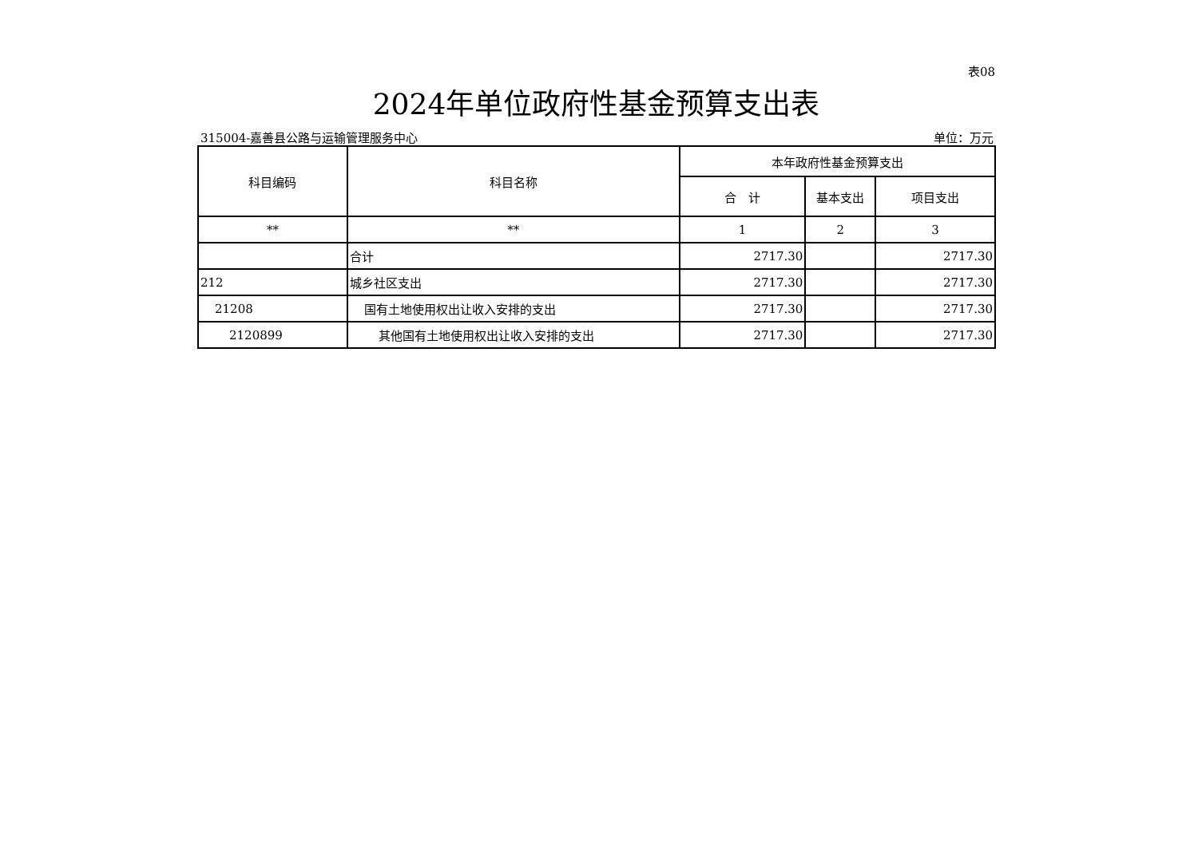表08
2024年单位政府性基金预算支出表
315004-嘉善县公路与运输管理服务中心 单位：万元
| 科目编码 | 科目名称 | 本年政府性基金预算支出 | | |
| --- | --- | --- | --- | --- |
| | | 合 计 | 基本支出 | 项目支出 |
| ** | ** | 1 | 2 | 3 |
| | 合计 | 2717.30 | | 2717.30 |
| 212 | 城乡社区支出 | 2717.30 | | 2717.30 |
| 21208 | 国有土地使用权出让收入安排的支出 | 2717.30 | | 2717.30 |
| 2120899 | 其他国有土地使用权出让收入安排的支出 | 2717.30 | | 2717.30 |